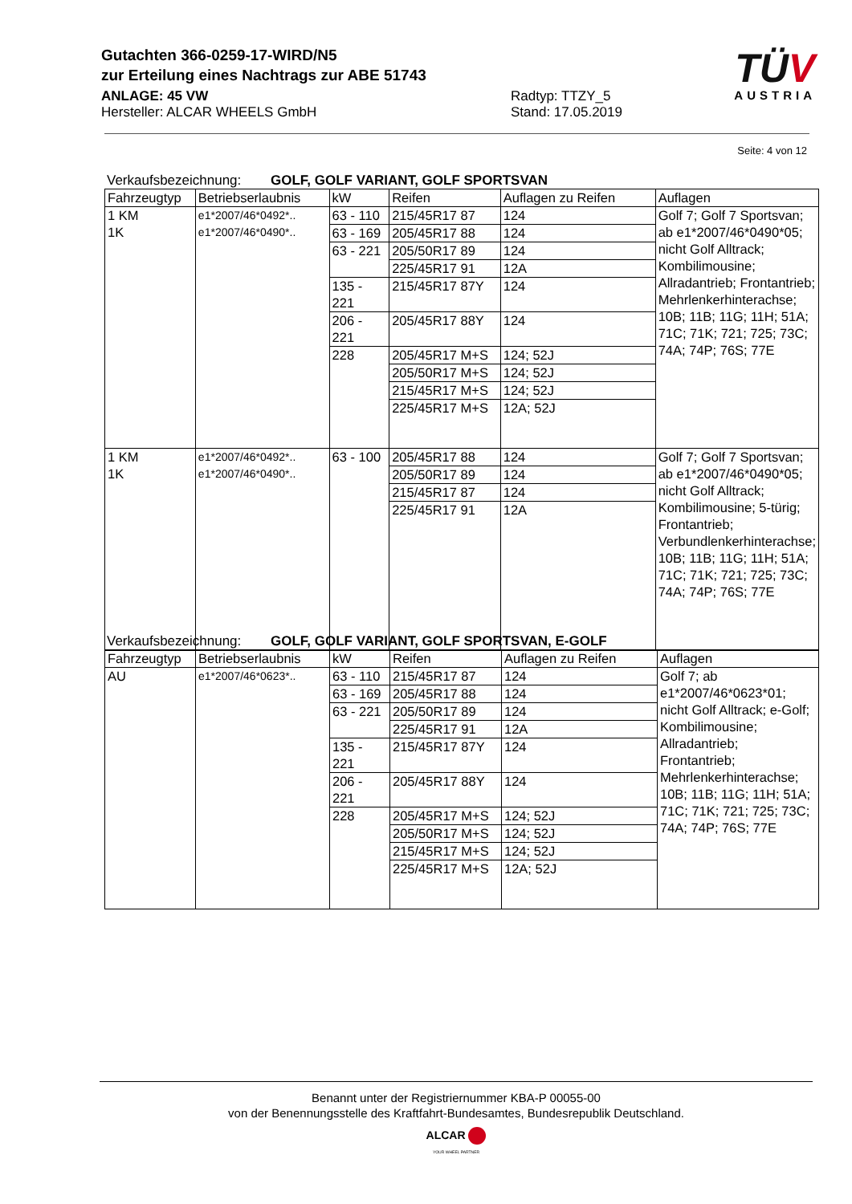Gutachten 366-0259-17-WIRD/N5
zur Erteilung eines Nachtrags zur ABE 51743
ANLAGE: 45 VW
Hersteller: ALCAR WHEELS GmbH
Radtyp: TTZY_5
Stand: 17.05.2019
TÜV
AUSTRIA
Seite: 4 von 12
Verkaufsbezeichnung: GOLF, GOLF VARIANT, GOLF SPORTSVAN
| Fahrzeugtyp | Betriebserlaubnis | kW | Reifen | Auflagen zu Reifen | Auflagen |
| --- | --- | --- | --- | --- | --- |
| 1 KM 1K | e1*2007/46*0492*.. e1*2007/46*0490*.. | 63 - 110 | 215/45R17 87 | 124 | Golf 7; Golf 7 Sportsvan; ab e1*2007/46*0490*05; nicht Golf Alltrack; Kombilimousine; Allradantrieb; Frontantrieb; Mehrlenkerhinterachse; 10B; 11B; 11G; 11H; 51A; 71C; 71K; 721; 725; 73C; 74A; 74P; 76S; 77E |
| | | 63 - 169 | 205/45R17 88 | 124 | |
| | | 63 - 221 | 205/50R17 89 | 124 | |
| | | | 225/45R17 91 | 12A | |
| | | 135 - 221 | 215/45R17 87Y | 124 | |
| | | 206 - 221 | 205/45R17 88Y | 124 | |
| | | 228 | 205/45R17 M+S | 124; 52J | |
| | | | 205/50R17 M+S | 124; 52J | |
| | | | 215/45R17 M+S | 124; 52J | |
| | | | 225/45R17 M+S | 12A; 52J | |
| 1 KM 1K | e1*2007/46*0492*.. e1*2007/46*0490*.. | 63 - 100 | 205/45R17 88 | 124 | Golf 7; Golf 7 Sportsvan; ab e1*2007/46*0490*05; nicht Golf Alltrack; Kombilimousine; 5-türig; Frontantrieb; Verbundlenkerhinterachse; 10B; 11B; 11G; 11H; 51A; 71C; 71K; 721; 725; 73C; 74A; 74P; 76S; 77E |
| | | | 205/50R17 89 | 124 | |
| | | | 215/45R17 87 | 124 | |
| | | | 225/45R17 91 | 12A | |
Verkaufsbezeichnung: GOLF, GOLF VARIANT, GOLF SPORTSVAN, E-GOLF
| Fahrzeugtyp | Betriebserlaubnis | kW | Reifen | Auflagen zu Reifen | Auflagen |
| --- | --- | --- | --- | --- | --- |
| AU | e1*2007/46*0623*.. | 63 - 110 | 215/45R17 87 | 124 | Golf 7; ab e1*2007/46*0623*01; nicht Golf Alltrack; e-Golf; Kombilimousine; Allradantrieb; Frontantrieb; Mehrlenkerhinterachse; 10B; 11B; 11G; 11H; 51A; 71C; 71K; 721; 725; 73C; 74A; 74P; 76S; 77E |
| | | 63 - 169 | 205/45R17 88 | 124 | |
| | | 63 - 221 | 205/50R17 89 | 124 | |
| | | | 225/45R17 91 | 12A | |
| | | 135 - 221 | 215/45R17 87Y | 124 | |
| | | 206 - 221 | 205/45R17 88Y | 124 | |
| | | 228 | 205/45R17 M+S | 124; 52J | |
| | | | 205/50R17 M+S | 124; 52J | |
| | | | 215/45R17 M+S | 124; 52J | |
| | | | 225/45R17 M+S | 12A; 52J | |
Benannt unter der Registriernummer KBA-P 00055-00
von der Benennungsstelle des Kraftfahrt-Bundesamtes, Bundesrepublik Deutschland.
ALCAR
YOUR WHEEL PARTNER